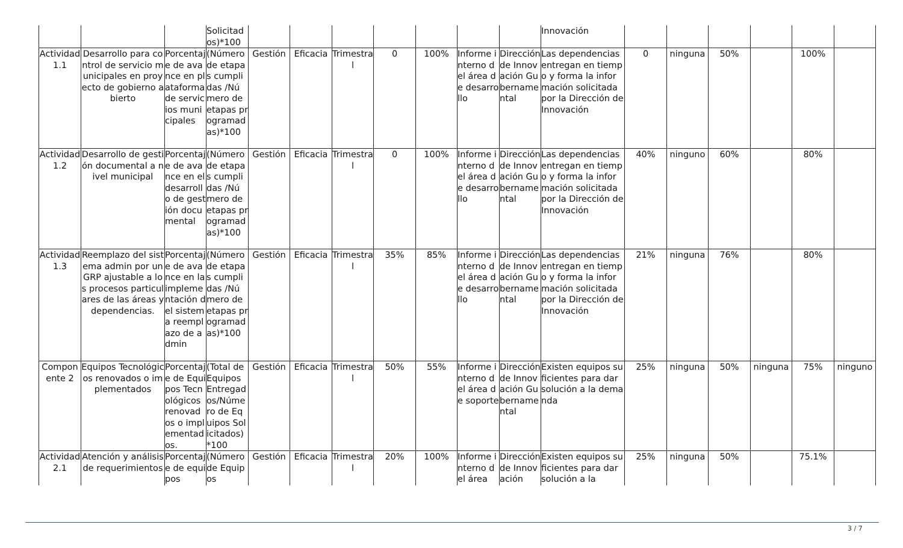| | | | Solicitad os)*100 | | | | | | | | Innovación | | | | | | |
| Actividad 1.1 | Desarrollo para control de servicio municipales en proyecto de gobierno abierto | Porcentaje de avance en plataforma de servicios municipales | (Número de etapas cumplidas /Número de etapas programadas)*100 | Gestión | Eficacia | Trimestral | 0 | 100% | Informe interno del área de desarrollo | Dirección de Innovación Gubernamental | Las dependencias entregan en tiempo y forma la información solicitada por la Dirección de Innovación | 0 | ninguna | 50% | | 100% | |
| Actividad 1.2 | Desarrollo de gestión documental a nivel municipal | Porcentaje de avance en el desarrollo de gestión documental | (Número de etapas cumplidas /Número de etapas programadas)*100 | Gestión | Eficacia | Trimestral | 0 | 100% | Informe interno del área de desarrollo | Dirección de Innovación Gubernamental | Las dependencias entregan en tiempo y forma la información solicitada por la Dirección de Innovación | 40% | ninguno | 60% | | 80% | |
| Actividad 1.3 | Reemplazo del sistema admin por un GRP ajustable a los procesos particulares de las áreas y dependencias. | Porcentaje de avance en la implementación del sistema reemplazo de admin | (Número de etapas cumplidas /Número de etapas programadas)*100 | Gestión | Eficacia | Trimestral | 35% | 85% | Informe interno del área de desarrollo | Dirección de Innovación Gubernamental | Las dependencias entregan en tiempo y forma la información solicitada por la Dirección de Innovación | 21% | ninguna | 76% | | 80% | |
| Componente 2 | Equipos Tecnológicos renovados o implementados | Porcentaje de Equipos Tecnológicos renovados o implementados. | (Total de Equipos Entregados/Número de Equipos Solicitados)*100 | Gestión | Eficacia | Trimestral | 50% | 55% | Informe interno del área de soporte | Dirección de Innovación Gubernamental | Existen equipos suficientes para dar solución a la demanda | 25% | ninguna | 50% | ninguna | 75% | ninguno |
| Actividad 2.1 | Atención y análisis de requerimientos | Porcentaje de equipos | (Número de Equipos | Gestión | Eficacia | Trimestral | 20% | 100% | Informe interno del área | Dirección de Innovación | Existen equipos suficientes para dar solución a la | 25% | ninguna | 50% | | 75.1% | |
3 / 7